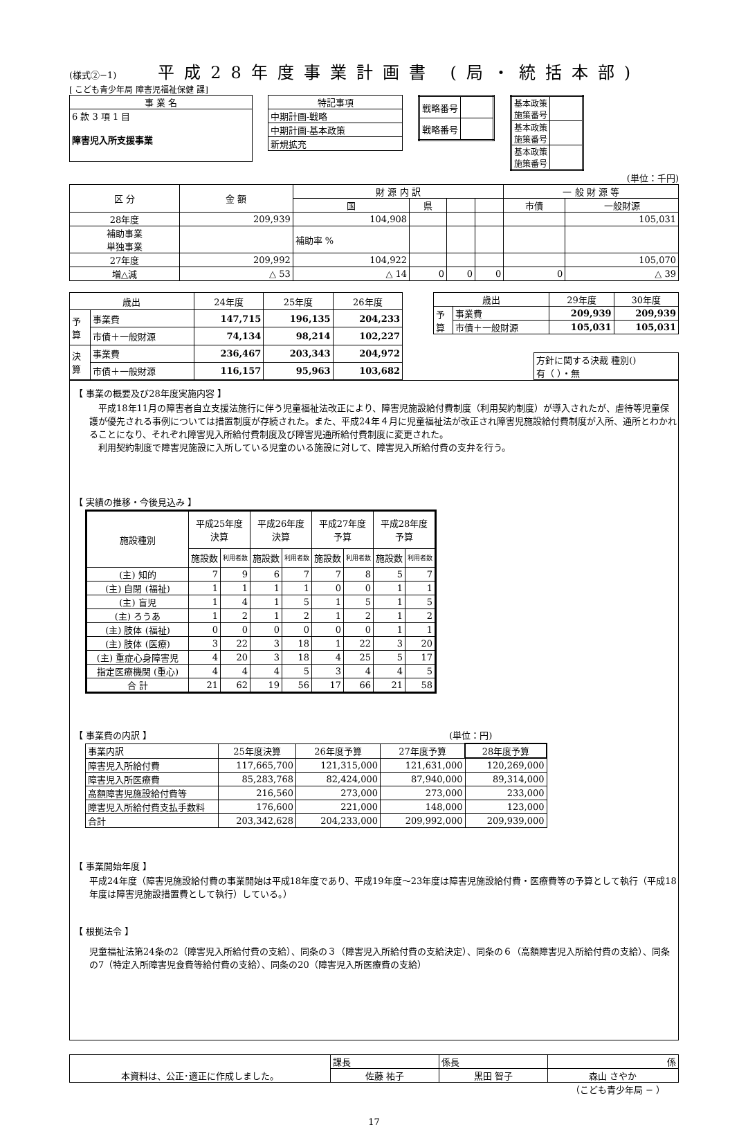(様式②−1)
平成28年度事業計画書 (局・統括本部)
[ こども青少年局 障害児福祉保健 課]
| 事 業 名 |
| 6 款 3 項 1 目 障害児入所支援事業 |
| 特記事項 |
| 中期計画-戦略 |
| 中期計画-基本政策 |
| 新規拡充 |
| 戦略番号 | |
| 戦略番号 | |
| 基本政策 施策番号 | |
| 基本政策 施策番号 | |
| 基本政策 施策番号 | |
(単位：千円)
| 区 分 | 金 額 | 財 源 内 訳 | | | | 一 般 財 源 等 | |
| | | 国 | 県 | | | 市債 | 一般財源 |
| 28年度 | 209,939 | 104,908 | | | | | 105,031 |
| 補助事業 単独事業 | | 補助率 % | | | | | |
| 27年度 | 209,992 | 104,922 | | | | | 105,070 |
| 増△減 | △ 53 | △ 14 | 0 | 0 | 0 | 0 | △ 39 |
| 歳出 | | 24年度 | 25年度 | 26年度 |
| 予 算 | 事業費 | 147,715 | 196,135 | 204,233 |
| | 市債＋一般財源 | 74,134 | 98,214 | 102,227 |
| 決 算 | 事業費 | 236,467 | 203,343 | 204,972 |
| | 市債＋一般財源 | 116,157 | 95,963 | 103,682 |
| 歳出 | | 29年度 | 30年度 |
| 予 算 | 事業費 | 209,939 | 209,939 |
| | 市債＋一般財源 | 105,031 | 105,031 |
方針に関する決裁 種別()
有（ ）・無
【 事業の概要及び28年度実施内容 】
　平成18年11月の障害者自立支援法施行に伴う児童福祉法改正により、障害児施設給付費制度（利用契約制度）が導入されたが、虐待等児童保護が優先される事例については措置制度が存続された。また、平成24年４月に児童福祉法が改正され障害児施設給付費制度が入所、通所とわかれることになり、それぞれ障害児入所給付費制度及び障害児通所給付費制度に変更された。
　利用契約制度で障害児施設に入所している児童のいる施設に対して、障害児入所給付費の支弁を行う。
【 実績の推移・今後見込み 】
| 施設種別 | 平成25年度 決算 | | 平成26年度 決算 | | 平成27年度 予算 | | 平成28年度 予算 | |
| --- | --- | --- | --- | --- | --- | --- | --- | --- |
| | 施設数 | 利用者数 | 施設数 | 利用者数 | 施設数 | 利用者数 | 施設数 | 利用者数 |
| (主) 知的 | 7 | 9 | 6 | 7 | 7 | 8 | 5 | 7 |
| (主) 自閉 (福祉) | 1 | 1 | 1 | 1 | 0 | 0 | 1 | 1 |
| (主) 盲児 | 1 | 4 | 1 | 5 | 1 | 5 | 1 | 5 |
| (主) ろうあ | 1 | 2 | 1 | 2 | 1 | 2 | 1 | 2 |
| (主) 肢体 (福祉) | 0 | 0 | 0 | 0 | 0 | 0 | 1 | 1 |
| (主) 肢体 (医療) | 3 | 22 | 3 | 18 | 1 | 22 | 3 | 20 |
| (主) 重症心身障害児 | 4 | 20 | 3 | 18 | 4 | 25 | 5 | 17 |
| 指定医療機関 (重心) | 4 | 4 | 4 | 5 | 3 | 4 | 4 | 5 |
| 合 計 | 21 | 62 | 19 | 56 | 17 | 66 | 21 | 58 |
【 事業費の内訳 】 (単位：円)
| 事業内訳 | 25年度決算 | 26年度予算 | 27年度予算 | 28年度予算 |
| 障害児入所給付費 | 117,665,700 | 121,315,000 | 121,631,000 | 120,269,000 |
| 障害児入所医療費 | 85,283,768 | 82,424,000 | 87,940,000 | 89,314,000 |
| 高額障害児施設給付費等 | 216,560 | 273,000 | 273,000 | 233,000 |
| 障害児入所給付費支払手数料 | 176,600 | 221,000 | 148,000 | 123,000 |
| 合計 | 203,342,628 | 204,233,000 | 209,992,000 | 209,939,000 |
【 事業開始年度 】
平成24年度（障害児施設給付費の事業開始は平成18年度であり、平成19年度〜23年度は障害児施設給付費・医療費等の予算として執行（平成18年度は障害児施設措置費として執行）している。）
【 根拠法令 】
児童福祉法第24条の2（障害児入所給付費の支給）、同条の３（障害児入所給付費の支給決定）、同条の６（高額障害児入所給付費の支給）、同条の7（特定入所障害児食費等給付費の支給）、同条の20（障害児入所医療費の支給）
| 本資料は、公正･適正に作成しました。 | 課長 | 係長 | 係 |
| | 佐藤 祐子 | 黒田 智子 | 森山 さやか |
（こども青少年局 − ）
17